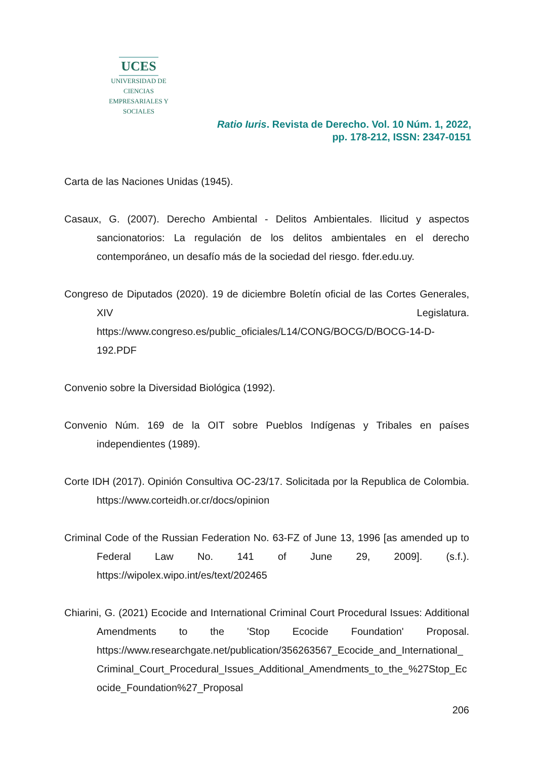UCES
UNIVERSIDAD DE CIENCIAS
EMPRESARIALES Y SOCIALES
Ratio Iuris. Revista de Derecho. Vol. 10 Núm. 1, 2022,
pp. 178-212, ISSN: 2347-0151
Carta de las Naciones Unidas (1945).
Casaux, G. (2007). Derecho Ambiental - Delitos Ambientales. Ilicitud y aspectos sancionatorios: La regulación de los delitos ambientales en el derecho contemporáneo, un desafío más de la sociedad del riesgo. fder.edu.uy.
Congreso de Diputados (2020). 19 de diciembre Boletín oficial de las Cortes Generales, XIV Legislatura. https://www.congreso.es/public_oficiales/L14/CONG/BOCG/D/BOCG-14-D-192.PDF
Convenio sobre la Diversidad Biológica (1992).
Convenio Núm. 169 de la OIT sobre Pueblos Indígenas y Tribales en países independientes (1989).
Corte IDH (2017). Opinión Consultiva OC-23/17. Solicitada por la Republica de Colombia. https://www.corteidh.or.cr/docs/opinion
Criminal Code of the Russian Federation No. 63-FZ of June 13, 1996 [as amended up to Federal Law No. 141 of June 29, 2009]. (s.f.). https://wipolex.wipo.int/es/text/202465
Chiarini, G. (2021) Ecocide and International Criminal Court Procedural Issues: Additional Amendments to the 'Stop Ecocide Foundation' Proposal. https://www.researchgate.net/publication/356263567_Ecocide_and_International_Criminal_Court_Procedural_Issues_Additional_Amendments_to_the_%27Stop_Ecocide_Foundation%27_Proposal
206